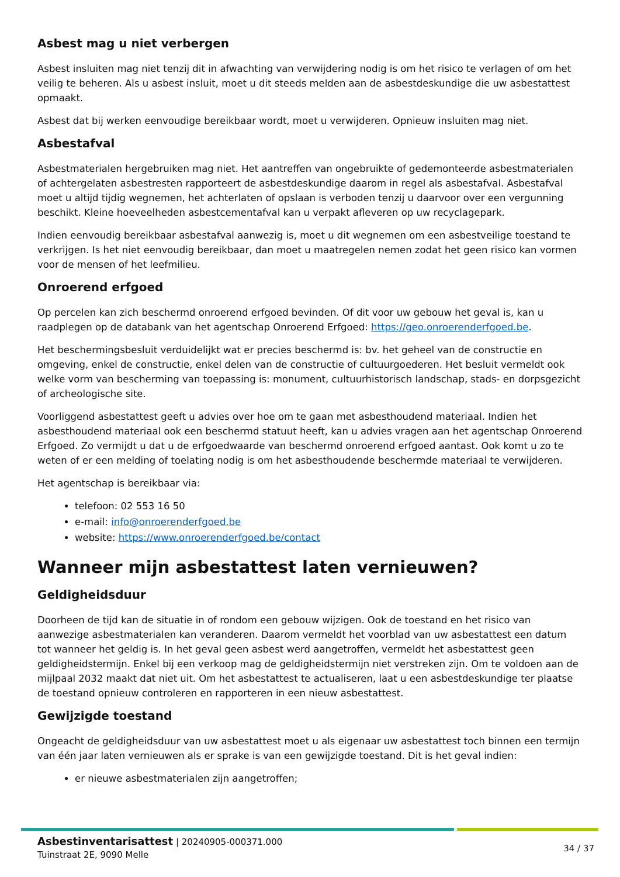Asbest mag u niet verbergen
Asbest insluiten mag niet tenzij dit in afwachting van verwijdering nodig is om het risico te verlagen of om het veilig te beheren. Als u asbest insluit, moet u dit steeds melden aan de asbestdeskundige die uw asbestattest opmaakt.
Asbest dat bij werken eenvoudige bereikbaar wordt, moet u verwijderen. Opnieuw insluiten mag niet.
Asbestafval
Asbestmaterialen hergebruiken mag niet. Het aantreffen van ongebruikte of gedemonteerde asbestmaterialen of achtergelaten asbestresten rapporteert de asbestdeskundige daarom in regel als asbestafval. Asbestafval moet u altijd tijdig wegnemen, het achterlaten of opslaan is verboden tenzij u daarvoor over een vergunning beschikt. Kleine hoeveelheden asbestcementafval kan u verpakt afleveren op uw recyclagepark.
Indien eenvoudig bereikbaar asbestafval aanwezig is, moet u dit wegnemen om een asbestveilige toestand te verkrijgen. Is het niet eenvoudig bereikbaar, dan moet u maatregelen nemen zodat het geen risico kan vormen voor de mensen of het leefmilieu.
Onroerend erfgoed
Op percelen kan zich beschermd onroerend erfgoed bevinden. Of dit voor uw gebouw het geval is, kan u raadplegen op de databank van het agentschap Onroerend Erfgoed: https://geo.onroerenderfgoed.be.
Het beschermingsbesluit verduidelijkt wat er precies beschermd is: bv. het geheel van de constructie en omgeving, enkel de constructie, enkel delen van de constructie of cultuurgoederen. Het besluit vermeldt ook welke vorm van bescherming van toepassing is: monument, cultuurhistorisch landschap, stads- en dorpsgezicht of archeologische site.
Voorliggend asbestattest geeft u advies over hoe om te gaan met asbesthoudend materiaal. Indien het asbesthoudend materiaal ook een beschermd statuut heeft, kan u advies vragen aan het agentschap Onroerend Erfgoed. Zo vermijdt u dat u de erfgoedwaarde van beschermd onroerend erfgoed aantast. Ook komt u zo te weten of er een melding of toelating nodig is om het asbesthoudende beschermde materiaal te verwijderen.
Het agentschap is bereikbaar via:
telefoon: 02 553 16 50
e-mail: info@onroerenderfgoed.be
website: https://www.onroerenderfgoed.be/contact
Wanneer mijn asbestattest laten vernieuwen?
Geldigheidsduur
Doorheen de tijd kan de situatie in of rondom een gebouw wijzigen. Ook de toestand en het risico van aanwezige asbestmaterialen kan veranderen. Daarom vermeldt het voorblad van uw asbestattest een datum tot wanneer het geldig is. In het geval geen asbest werd aangetroffen, vermeldt het asbestattest geen geldigheidstermijn. Enkel bij een verkoop mag de geldigheidstermijn niet verstreken zijn. Om te voldoen aan de mijlpaal 2032 maakt dat niet uit. Om het asbestattest te actualiseren, laat u een asbestdeskundige ter plaatse de toestand opnieuw controleren en rapporteren in een nieuw asbestattest.
Gewijzigde toestand
Ongeacht de geldigheidsduur van uw asbestattest moet u als eigenaar uw asbestattest toch binnen een termijn van één jaar laten vernieuwen als er sprake is van een gewijzigde toestand. Dit is het geval indien:
er nieuwe asbestmaterialen zijn aangetroffen;
Asbestinventarisattest | 20240905-000371.000
Tuinstraat 2E, 9090 Melle
34 / 37